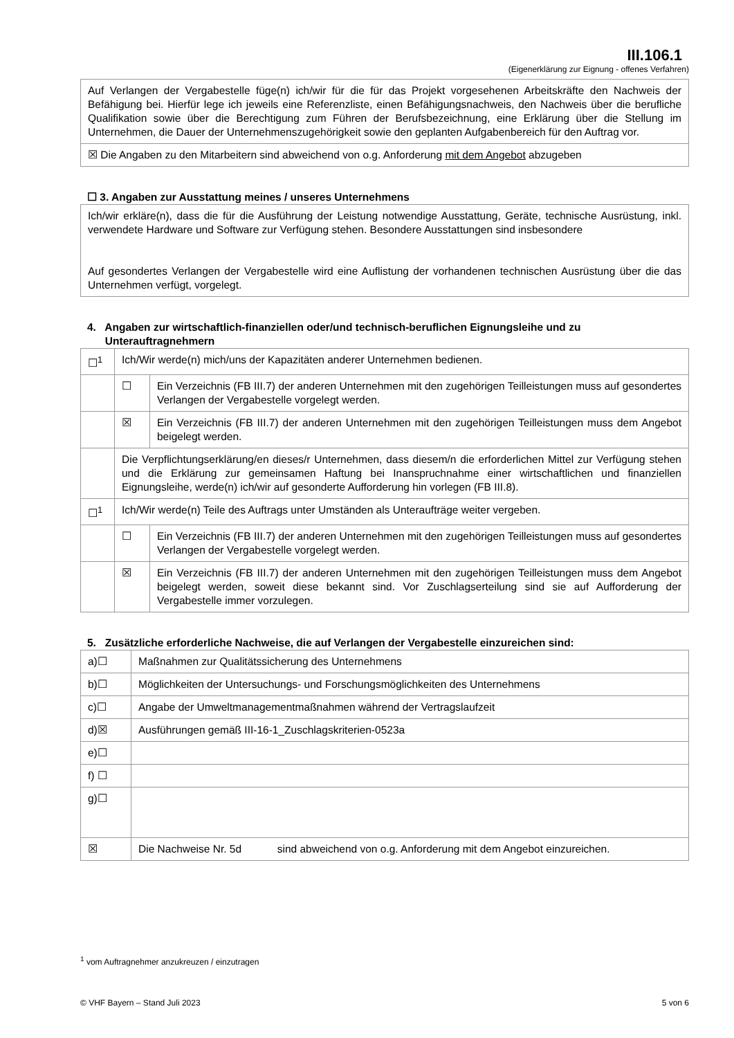III.106.1
(Eigenerklärung zur Eignung - offenes Verfahren)
| Auf Verlangen der Vergabestelle füge(n) ich/wir für die für das Projekt vorgesehenen Arbeitskräfte den Nachweis der Befähigung bei. Hierfür lege ich jeweils eine Referenzliste, einen Befähigungsnachweis, den Nachweis über die berufliche Qualifikation sowie über die Berechtigung zum Führen der Berufsbezeichnung, eine Erklärung über die Stellung im Unternehmen, die Dauer der Unternehmenszugehörigkeit sowie den geplanten Aufgabenbereich für den Auftrag vor. |
| ☒ Die Angaben zu den Mitarbeitern sind abweichend von o.g. Anforderung mit dem Angebot abzugeben |
☐ 3. Angaben zur Ausstattung meines / unseres Unternehmens
| Ich/wir erkläre(n), dass die für die Ausführung der Leistung notwendige Ausstattung, Geräte, technische Ausrüstung, inkl. verwendete Hardware und Software zur Verfügung stehen. Besondere Ausstattungen sind insbesondere Auf gesondertes Verlangen der Vergabestelle wird eine Auflistung der vorhandenen technischen Ausrüstung über die das Unternehmen verfügt, vorgelegt. |
4. Angaben zur wirtschaftlich-finanziellen oder/und technisch-beruflichen Eignungsleihe und zu
Unterauftragnehmern
| ☐<sup>1</sup> | Ich/Wir werde(n) mich/uns der Kapazitäten anderer Unternehmen bedienen. | |
| | ☐ | Ein Verzeichnis (FB III.7) der anderen Unternehmen mit den zugehörigen Teilleistungen muss auf gesondertes Verlangen der Vergabestelle vorgelegt werden. |
| | ☒ | Ein Verzeichnis (FB III.7) der anderen Unternehmen mit den zugehörigen Teilleistungen muss dem Angebot beigelegt werden. |
| | Die Verpflichtungserklärung/en dieses/r Unternehmen, dass diesem/n die erforderlichen Mittel zur Verfügung stehen und die Erklärung zur gemeinsamen Haftung bei Inanspruchnahme einer wirtschaftlichen und finanziellen Eignungsleihe, werde(n) ich/wir auf gesonderte Aufforderung hin vorlegen (FB III.8). | |
| ☐<sup>1</sup> | Ich/Wir werde(n) Teile des Auftrags unter Umständen als Unteraufträge weiter vergeben. | |
| | ☐ | Ein Verzeichnis (FB III.7) der anderen Unternehmen mit den zugehörigen Teilleistungen muss auf gesondertes Verlangen der Vergabestelle vorgelegt werden. |
| | ☒ | Ein Verzeichnis (FB III.7) der anderen Unternehmen mit den zugehörigen Teilleistungen muss dem Angebot beigelegt werden, soweit diese bekannt sind. Vor Zuschlagserteilung sind sie auf Aufforderung der Vergabestelle immer vorzulegen. |
5. Zusätzliche erforderliche Nachweise, die auf Verlangen der Vergabestelle einzureichen sind:
| a)☐ | Maßnahmen zur Qualitätssicherung des Unternehmens |
| b)☐ | Möglichkeiten der Untersuchungs- und Forschungsmöglichkeiten des Unternehmens |
| c)☐ | Angabe der Umweltmanagementmaßnahmen während der Vertragslaufzeit |
| d)☒ | Ausführungen gemäß III-16-1_Zuschlagskriterien-0523a |
| e)☐ | |
| f) ☐ | |
| g)☐ | |
| ☒ | Die Nachweise Nr. 5d sind abweichend von o.g. Anforderung mit dem Angebot einzureichen. |
<sup>1</sup> vom Auftragnehmer anzukreuzen / einzutragen
© VHF Bayern – Stand Juli 2023 5 von 6